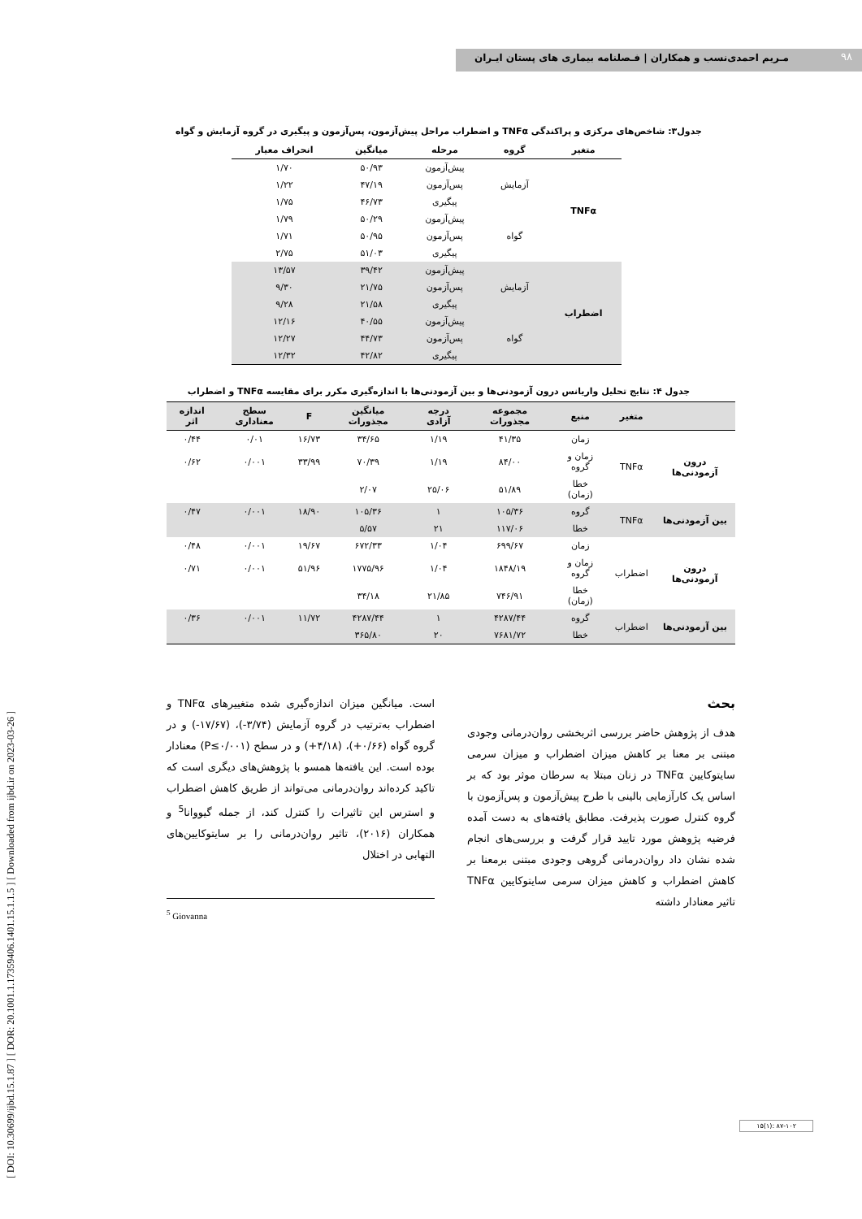۹۸
مـریم احمدی‌نسب و همکاران | فـصلنامه بیماری های پستان ایـران
[ DOI: 10.30699/ijbd.15.1.87 ] [ DOR: 20.1001.1.17359406.1401.15.1.1.5 ] [ Downloaded from ijbd.ir on 2023-03-26 ]
جدول۳: شاخص‌های مرکزی و پراکندگی TNFα و اضطراب مراحل پیش‌آزمون، پس‌آزمون و پیگیری در گروه آزمایش و گواه
| متغیر | گروه | مرحله | میانگین | انحراف معیار |
| --- | --- | --- | --- | --- |
| TNFα | آزمایش | پیش‌آزمون | ۵۰/۹۳ | ۱/۷۰ |
| | | پس‌آزمون | ۴۷/۱۹ | ۱/۲۲ |
| | | پیگیری | ۴۶/۷۳ | ۱/۷۵ |
| | گواه | پیش‌آزمون | ۵۰/۲۹ | ۱/۷۹ |
| | | پس‌آزمون | ۵۰/۹۵ | ۱/۷۱ |
| | | پیگیری | ۵۱/۰۳ | ۲/۷۵ |
| اضطراب | آزمایش | پیش‌آزمون | ۳۹/۴۲ | ۱۳/۵۷ |
| | | پس‌آزمون | ۲۱/۷۵ | ۹/۳۰ |
| | | پیگیری | ۲۱/۵۸ | ۹/۲۸ |
| | گواه | پیش‌آزمون | ۴۰/۵۵ | ۱۲/۱۶ |
| | | پس‌آزمون | ۴۴/۷۳ | ۱۲/۲۷ |
| | | پیگیری | ۴۲/۸۲ | ۱۲/۳۲ |
جدول ۴: نتایج تحلیل واریانس درون آزمودنی‌ها و بین آزمودنی‌ها با اندازه‌گیری مکرر برای مقایسه TNFα و اضطراب
| | متغیر | منبع | مجموعه مجذورات | درجه آزادی | میانگین مجذورات | F | سطح معناداری | اندازه اثر |
| --- | --- | --- | --- | --- | --- | --- | --- | --- |
| درون آزمودنی‌ها | TNFα | زمان | ۴۱/۳۵ | ۱/۱۹ | ۳۴/۶۵ | ۱۶/۷۳ | ۰/۰۱ | ۰/۴۴ |
| | | زمان و گروه | ۸۴/۰۰ | ۱/۱۹ | ۷۰/۳۹ | ۳۳/۹۹ | ۰/۰۰۱ | ۰/۶۲ |
| | | خطا (زمان) | ۵۱/۸۹ | ۲۵/۰۶ | ۲/۰۷ | | | |
| بین آزمودنی‌ها | TNFα | گروه | ۱۰۵/۳۶ | ۱ | ۱۰۵/۳۶ | ۱۸/۹۰ | ۰/۰۰۱ | ۰/۴۷ |
| | | خطا | ۱۱۷/۰۶ | ۲۱ | ۵/۵۷ | | | |
| درون آزمودنی‌ها | اضطراب | زمان | ۶۹۹/۶۷ | ۱/۰۴ | ۶۷۲/۳۳ | ۱۹/۶۷ | ۰/۰۰۱ | ۰/۴۸ |
| | | زمان و گروه | ۱۸۴۸/۱۹ | ۱/۰۴ | ۱۷۷۵/۹۶ | ۵۱/۹۶ | ۰/۰۰۱ | ۰/۷۱ |
| | | خطا (زمان) | ۷۴۶/۹۱ | ۲۱/۸۵ | ۳۴/۱۸ | | | |
| بین آزمودنی‌ها | اضطراب | گروه | ۴۲۸۷/۴۴ | ۱ | ۴۲۸۷/۴۴ | ۱۱/۷۲ | ۰/۰۰۱ | ۰/۳۶ |
| | | خطا | ۷۶۸۱/۷۲ | ۲۰ | ۳۶۵/۸۰ | | | |
بحث
هدف از پژوهش حاضر بررسی اثربخشی روان‌درمانی وجودی مبتنی بر معنا بر کاهش میزان اضطراب و میزان سرمی سایتوکایین TNFα در زنان مبتلا به سرطان موثر بود که بر اساس یک کارآزمایی بالینی با طرح پیش‌آزمون و پس‌آزمون با گروه کنترل صورت پذیرفت. مطابق یافته‌های به دست آمده فرضیه پژوهش مورد تایید قرار گرفت و بررسی‌های انجام شده نشان داد روان‌درمانی گروهی وجودی مبتنی برمعنا بر کاهش اضطراب و کاهش میزان سرمی سایتوکایین TNFα تاثیر معنادار داشته
است. میانگین میزان اندازه‌گیری شده متغییرهای TNFα و اضطراب به‌ترتیب در گروه آزمایش (۳/۷۴-)، (۱۷/۶۷-) و در گروه گواه (۰/۶۶+)، (۴/۱۸+) و در سطح (P≤۰/۰۰۱) معنادار بوده است. این یافته‌ها همسو با پژوهش‌های دیگری است که تاکید کرده‌اند روان‌درمانی می‌تواند از طریق کاهش اضطراب و استرس این تاثیرات را کنترل کند، از جمله گیووانا<sup>5</sup> و همکاران (۲۰۱۶)، تاثیر روان‌درمانی را بر سایتوکایین‌های التهابی در اختلال
<sup>5</sup> Giovanna
۱۵(۱): ۸۷-۱۰۲